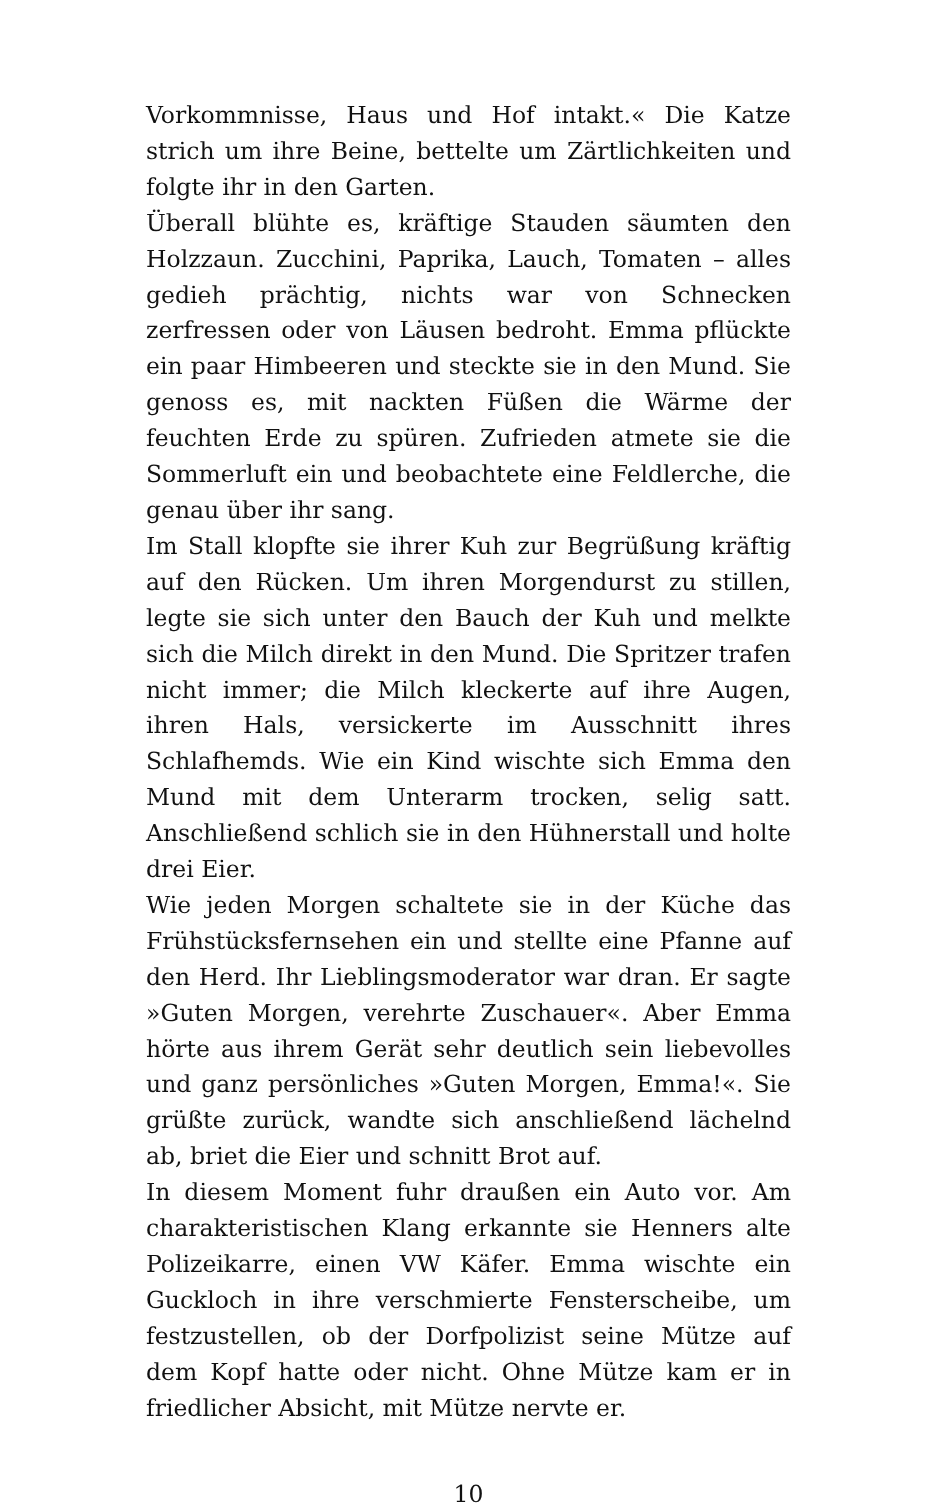Vorkommnisse, Haus und Hof intakt.« Die Katze strich um ihre Beine, bettelte um Zärtlichkeiten und folgte ihr in den Garten.
Überall blühte es, kräftige Stauden säumten den Holzzaun. Zucchini, Paprika, Lauch, Tomaten – alles gedieh prächtig, nichts war von Schnecken zerfressen oder von Läusen bedroht. Emma pflückte ein paar Himbeeren und steckte sie in den Mund. Sie genoss es, mit nackten Füßen die Wärme der feuchten Erde zu spüren. Zufrieden atmete sie die Sommerluft ein und beobachtete eine Feldlerche, die genau über ihr sang.
Im Stall klopfte sie ihrer Kuh zur Begrüßung kräftig auf den Rücken. Um ihren Morgendurst zu stillen, legte sie sich unter den Bauch der Kuh und melkte sich die Milch direkt in den Mund. Die Spritzer trafen nicht immer; die Milch kleckerte auf ihre Augen, ihren Hals, versickerte im Ausschnitt ihres Schlafhemds. Wie ein Kind wischte sich Emma den Mund mit dem Unterarm trocken, selig satt. Anschließend schlich sie in den Hühnerstall und holte drei Eier.
Wie jeden Morgen schaltete sie in der Küche das Frühstücksfernsehen ein und stellte eine Pfanne auf den Herd. Ihr Lieblingsmoderator war dran. Er sagte »Guten Morgen, verehrte Zuschauer«. Aber Emma hörte aus ihrem Gerät sehr deutlich sein liebevolles und ganz persönliches »Guten Morgen, Emma!«. Sie grüßte zurück, wandte sich anschließend lächelnd ab, briet die Eier und schnitt Brot auf.
In diesem Moment fuhr draußen ein Auto vor. Am charakteristischen Klang erkannte sie Henners alte Polizeikarre, einen VW Käfer. Emma wischte ein Guckloch in ihre verschmierte Fensterscheibe, um festzustellen, ob der Dorfpolizist seine Mütze auf dem Kopf hatte oder nicht. Ohne Mütze kam er in friedlicher Absicht, mit Mütze nervte er.
10